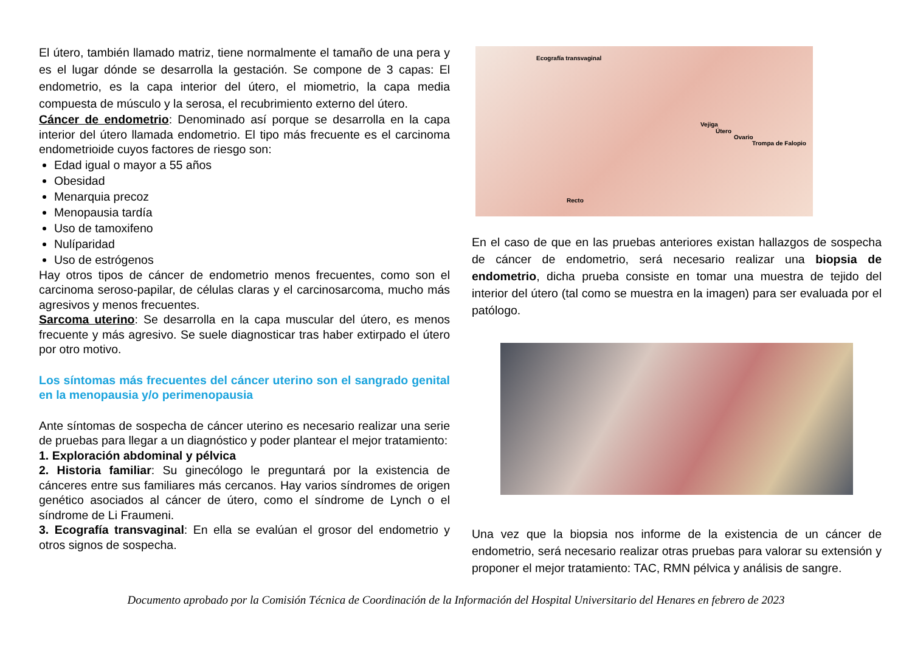El útero, también llamado matriz, tiene normalmente el tamaño de una pera y es el lugar dónde se desarrolla la gestación. Se compone de 3 capas: El endometrio, es la capa interior del útero, el miometrio, la capa media compuesta de músculo y la serosa, el recubrimiento externo del útero.
Cáncer de endometrio: Denominado así porque se desarrolla en la capa interior del útero llamada endometrio. El tipo más frecuente es el carcinoma endometrioide cuyos factores de riesgo son:
Edad igual o mayor a 55 años
Obesidad
Menarquia precoz
Menopausia tardía
Uso de tamoxifeno
Nulíparidad
Uso de estrógenos
Hay otros tipos de cáncer de endometrio menos frecuentes, como son el carcinoma seroso-papilar, de células claras y el carcinosarcoma, mucho más agresivos y menos frecuentes.
Sarcoma uterino: Se desarrolla en la capa muscular del útero, es menos frecuente y más agresivo. Se suele diagnosticar tras haber extirpado el útero por otro motivo.
Los síntomas más frecuentes del cáncer uterino son el sangrado genital en la menopausia y/o perimenopausia
Ante síntomas de sospecha de cáncer uterino es necesario realizar una serie de pruebas para llegar a un diagnóstico y poder plantear el mejor tratamiento:
1. Exploración abdominal y pélvica
2. Historia familiar: Su ginecólogo le preguntará por la existencia de cánceres entre sus familiares más cercanos. Hay varios síndromes de origen genético asociados al cáncer de útero, como el síndrome de Lynch o el síndrome de Li Fraumeni.
3. Ecografía transvaginal: En ella se evalúan el grosor del endometrio y otros signos de sospecha.
Ecografía transvaginal
Vejiga
Útero
Ovario
Trompa de Falopio
Recto
En el caso de que en las pruebas anteriores existan hallazgos de sospecha de cáncer de endometrio, será necesario realizar una biopsia de endometrio, dicha prueba consiste en tomar una muestra de tejido del interior del útero (tal como se muestra en la imagen) para ser evaluada por el patólogo.
Una vez que la biopsia nos informe de la existencia de un cáncer de endometrio, será necesario realizar otras pruebas para valorar su extensión y proponer el mejor tratamiento: TAC, RMN pélvica y análisis de sangre.
Documento aprobado por la Comisión Técnica de Coordinación de la Información del Hospital Universitario del Henares en febrero de 2023